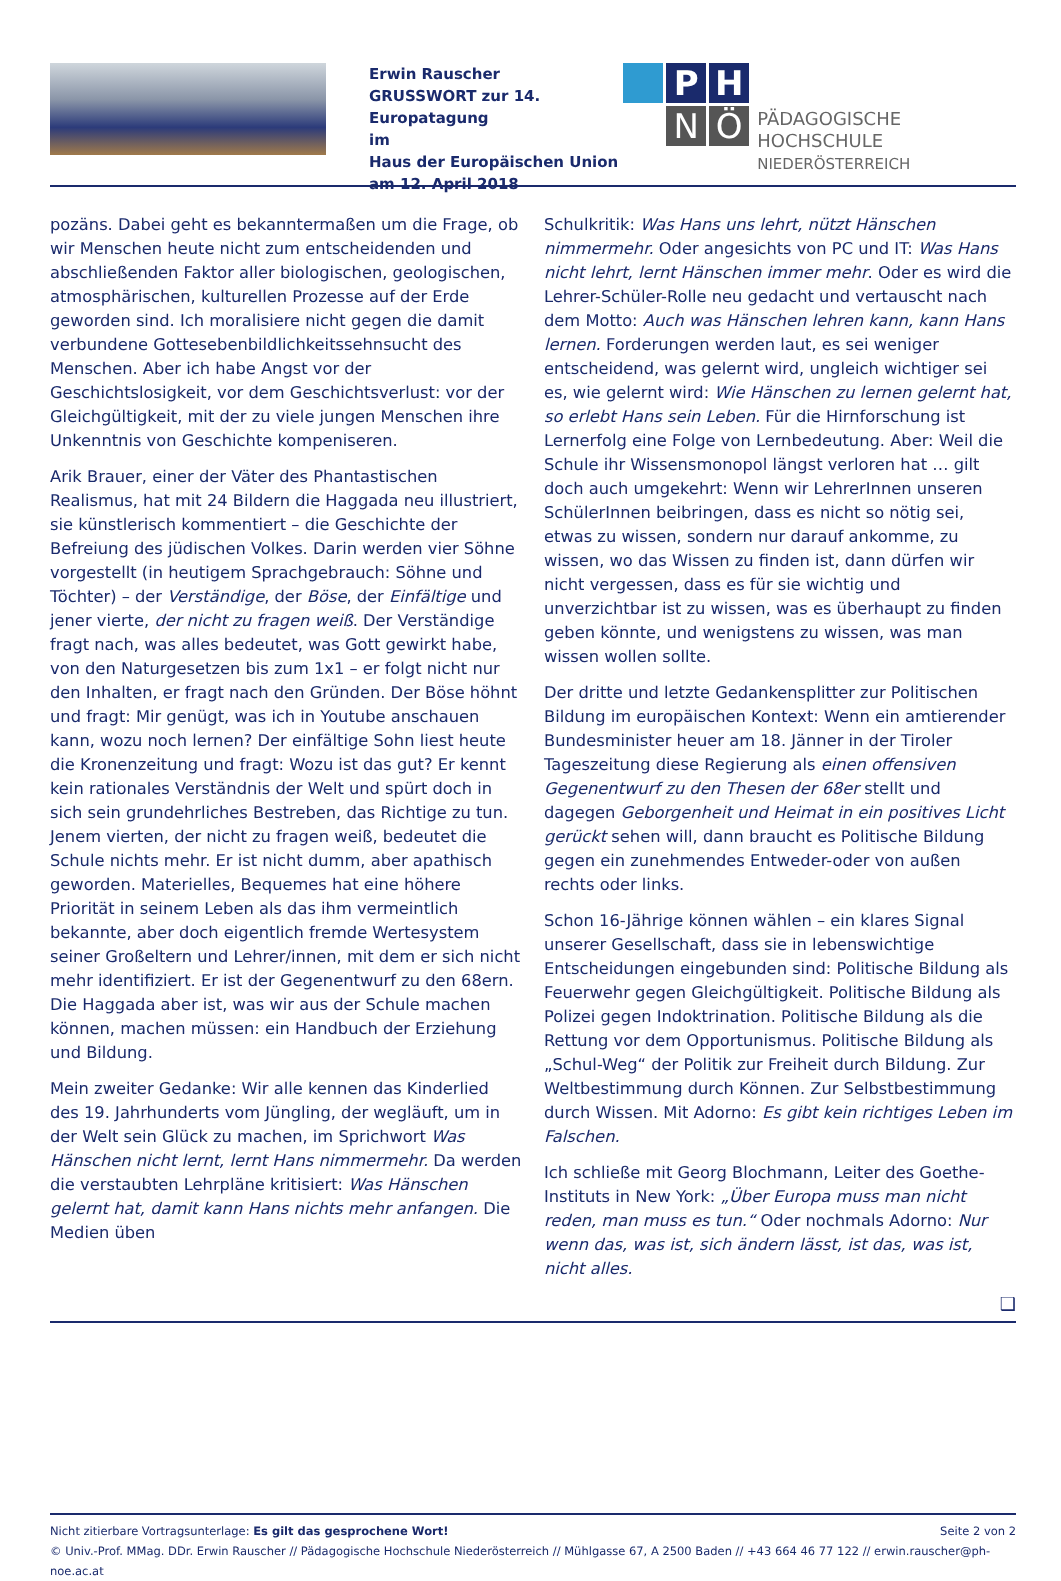Erwin Rauscher
GRUSSWORT zur 14. Europatagung
im
Haus der Europäischen Union
am 12. April 2018
P
H
N
Ö
PÄDAGOGISCHE HOCHSCHULE
NIEDERÖSTERREICH
pozäns. Dabei geht es bekanntermaßen um die Frage, ob wir Menschen heute nicht zum entscheidenden und abschließenden Faktor aller biologischen, geologischen, atmosphärischen, kulturellen Prozesse auf der Erde geworden sind. Ich moralisiere nicht gegen die damit verbundene Gottesebenbildlichkeitssehnsucht des Menschen. Aber ich habe Angst vor der Geschichtslosigkeit, vor dem Geschichtsverlust: vor der Gleichgültigkeit, mit der zu viele jungen Menschen ihre Unkenntnis von Geschichte kompeniseren.
Arik Brauer, einer der Väter des Phantastischen Realismus, hat mit 24 Bildern die Haggada neu illustriert, sie künstlerisch kommentiert – die Geschichte der Befreiung des jüdischen Volkes. Darin werden vier Söhne vorgestellt (in heutigem Sprachgebrauch: Söhne und Töchter) – der Verständige, der Böse, der Einfältige und jener vierte, der nicht zu fragen weiß. Der Verständige fragt nach, was alles bedeutet, was Gott gewirkt habe, von den Naturgesetzen bis zum 1x1 – er folgt nicht nur den Inhalten, er fragt nach den Gründen. Der Böse höhnt und fragt: Mir genügt, was ich in Youtube anschauen kann, wozu noch lernen? Der einfältige Sohn liest heute die Kronenzeitung und fragt: Wozu ist das gut? Er kennt kein rationales Verständnis der Welt und spürt doch in sich sein grundehrliches Bestreben, das Richtige zu tun. Jenem vierten, der nicht zu fragen weiß, bedeutet die Schule nichts mehr. Er ist nicht dumm, aber apathisch geworden. Materielles, Bequemes hat eine höhere Priorität in seinem Leben als das ihm vermeintlich bekannte, aber doch eigentlich fremde Wertesystem seiner Großeltern und Lehrer/innen, mit dem er sich nicht mehr identifiziert. Er ist der Gegenentwurf zu den 68ern. Die Haggada aber ist, was wir aus der Schule machen können, machen müssen: ein Handbuch der Erziehung und Bildung.
Mein zweiter Gedanke: Wir alle kennen das Kinderlied des 19. Jahrhunderts vom Jüngling, der wegläuft, um in der Welt sein Glück zu machen, im Sprichwort Was Hänschen nicht lernt, lernt Hans nimmermehr. Da werden die verstaubten Lehrpläne kritisiert: Was Hänschen gelernt hat, damit kann Hans nichts mehr anfangen. Die Medien üben
Schulkritik: Was Hans uns lehrt, nützt Hänschen nimmermehr. Oder angesichts von PC und IT: Was Hans nicht lehrt, lernt Hänschen immer mehr. Oder es wird die Lehrer-Schüler-Rolle neu gedacht und vertauscht nach dem Motto: Auch was Hänschen lehren kann, kann Hans lernen. Forderungen werden laut, es sei weniger entscheidend, was gelernt wird, ungleich wichtiger sei es, wie gelernt wird: Wie Hänschen zu lernen gelernt hat, so erlebt Hans sein Leben. Für die Hirnforschung ist Lernerfolg eine Folge von Lernbedeutung. Aber: Weil die Schule ihr Wissensmonopol längst verloren hat … gilt doch auch umgekehrt: Wenn wir LehrerInnen unseren SchülerInnen beibringen, dass es nicht so nötig sei, etwas zu wissen, sondern nur darauf ankomme, zu wissen, wo das Wissen zu finden ist, dann dürfen wir nicht vergessen, dass es für sie wichtig und unverzichtbar ist zu wissen, was es überhaupt zu finden geben könnte, und wenigstens zu wissen, was man wissen wollen sollte.
Der dritte und letzte Gedankensplitter zur Politischen Bildung im europäischen Kontext: Wenn ein amtierender Bundesminister heuer am 18. Jänner in der Tiroler Tageszeitung diese Regierung als einen offensiven Gegenentwurf zu den Thesen der 68er stellt und dagegen Geborgenheit und Heimat in ein positives Licht gerückt sehen will, dann braucht es Politische Bildung gegen ein zunehmendes Entweder-oder von außen rechts oder links.
Schon 16-Jährige können wählen – ein klares Signal unserer Gesellschaft, dass sie in lebenswichtige Entscheidungen eingebunden sind: Politische Bildung als Feuerwehr gegen Gleichgültigkeit. Politische Bildung als Polizei gegen Indoktrination. Politische Bildung als die Rettung vor dem Opportunismus. Politische Bildung als „Schul-Weg“ der Politik zur Freiheit durch Bildung. Zur Weltbestimmung durch Können. Zur Selbstbestimmung durch Wissen. Mit Adorno: Es gibt kein richtiges Leben im Falschen.
Ich schließe mit Georg Blochmann, Leiter des Goethe-Instituts in New York: „Über Europa muss man nicht reden, man muss es tun.“ Oder nochmals Adorno: Nur wenn das, was ist, sich ändern lässt, ist das, was ist, nicht alles.
❑
Nicht zitierbare Vortragsunterlage: Es gilt das gesprochene Wort! Seite 2 von 2
© Univ.-Prof. MMag. DDr. Erwin Rauscher // Pädagogische Hochschule Niederösterreich // Mühlgasse 67, A 2500 Baden // +43 664 46 77 122 // erwin.rauscher@ph-noe.ac.at